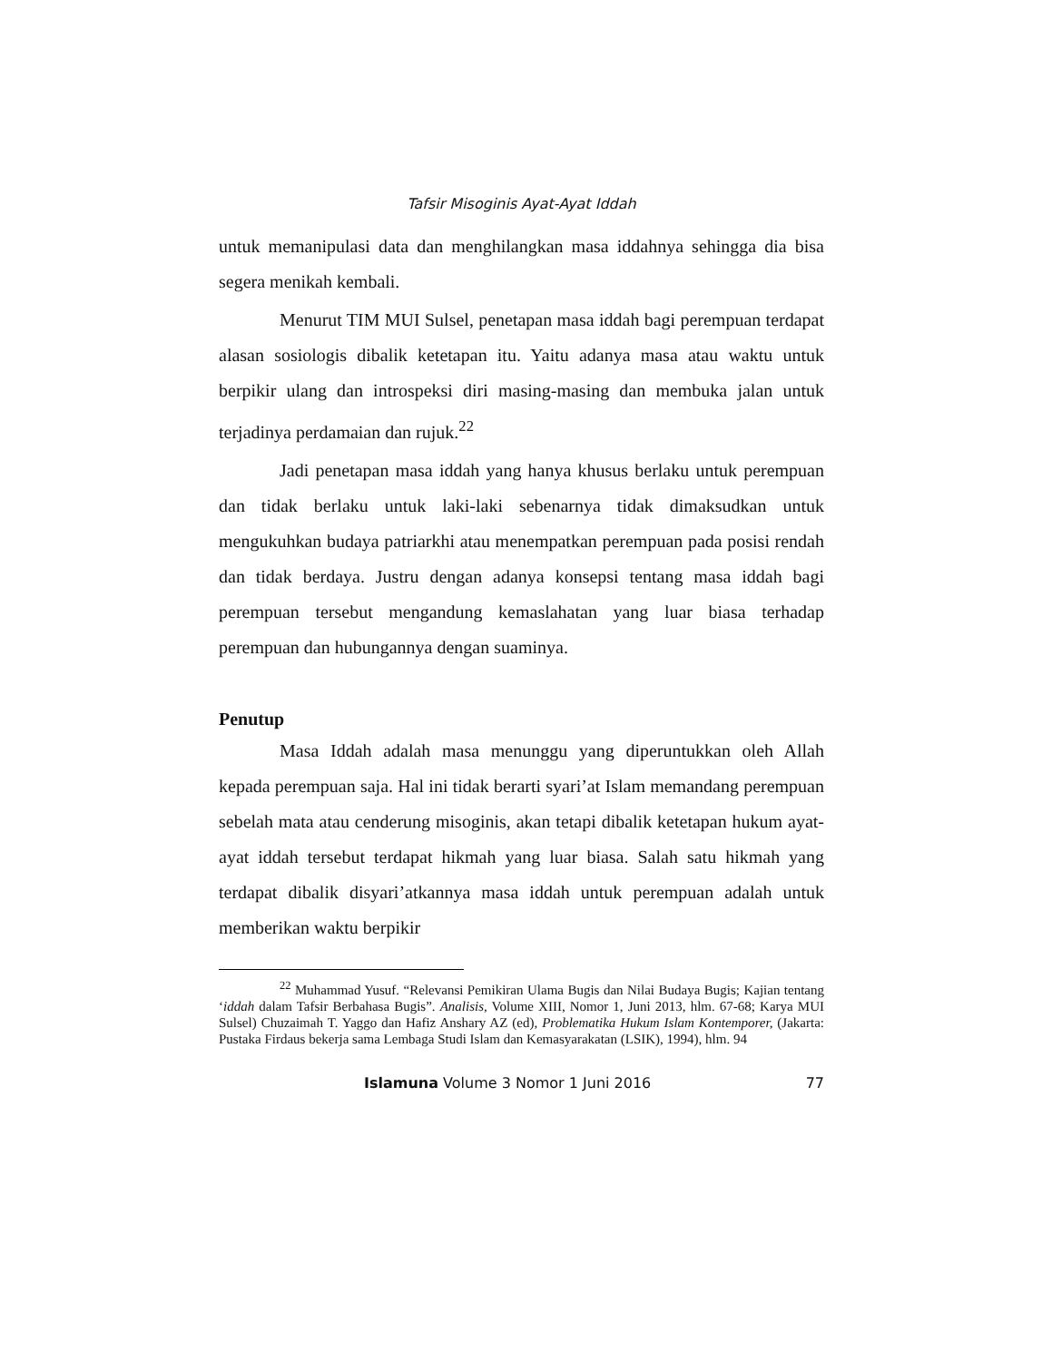Tafsir Misoginis Ayat-Ayat Iddah
untuk memanipulasi data dan menghilangkan masa iddahnya sehingga dia bisa segera menikah kembali.
Menurut TIM MUI Sulsel, penetapan masa iddah bagi perempuan terdapat alasan sosiologis dibalik ketetapan itu. Yaitu adanya masa atau waktu untuk berpikir ulang dan introspeksi diri masing-masing dan membuka jalan untuk terjadinya perdamaian dan rujuk.<sup>22</sup>
Jadi penetapan masa iddah yang hanya khusus berlaku untuk perempuan dan tidak berlaku untuk laki-laki sebenarnya tidak dimaksudkan untuk mengukuhkan budaya patriarkhi atau menempatkan perempuan pada posisi rendah dan tidak berdaya. Justru dengan adanya konsepsi tentang masa iddah bagi perempuan tersebut mengandung kemaslahatan yang luar biasa terhadap perempuan dan hubungannya dengan suaminya.
Penutup
Masa Iddah adalah masa menunggu yang diperuntukkan oleh Allah kepada perempuan saja. Hal ini tidak berarti syari’at Islam memandang perempuan sebelah mata atau cenderung misoginis, akan tetapi dibalik ketetapan hukum ayat-ayat iddah tersebut terdapat hikmah yang luar biasa. Salah satu hikmah yang terdapat dibalik disyari’atkannya masa iddah untuk perempuan adalah untuk memberikan waktu berpikir
<sup>22</sup> Muhammad Yusuf. “Relevansi Pemikiran Ulama Bugis dan Nilai Budaya Bugis; Kajian tentang ‘iddah dalam Tafsir Berbahasa Bugis”. Analisis, Volume XIII, Nomor 1, Juni 2013, hlm. 67-68; Karya MUI Sulsel) Chuzaimah T. Yaggo dan Hafiz Anshary AZ (ed), Problematika Hukum Islam Kontemporer, (Jakarta: Pustaka Firdaus bekerja sama Lembaga Studi Islam dan Kemasyarakatan (LSIK), 1994), hlm. 94
Islamuna Volume 3 Nomor 1 Juni 2016 77